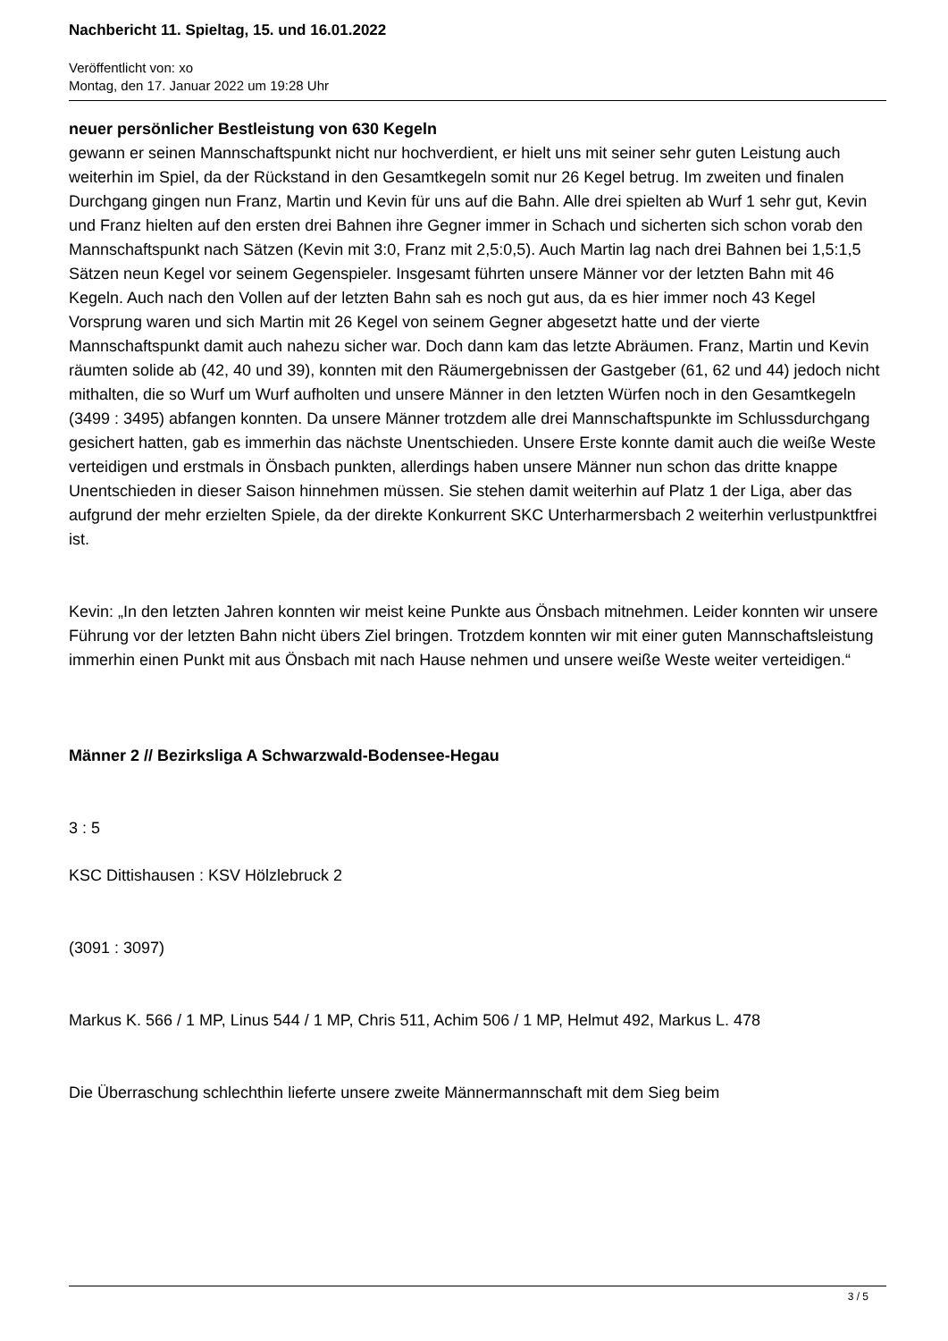Nachbericht 11. Spieltag, 15. und 16.01.2022
Veröffentlicht von: xo
Montag, den 17. Januar 2022 um 19:28 Uhr
neuer persönlicher Bestleistung von 630 Kegeln
gewann er seinen Mannschaftspunkt nicht nur hochverdient, er hielt uns mit seiner sehr guten Leistung auch weiterhin im Spiel, da der Rückstand in den Gesamtkegeln somit nur 26 Kegel betrug. Im zweiten und finalen Durchgang gingen nun Franz, Martin und Kevin für uns auf die Bahn. Alle drei spielten ab Wurf 1 sehr gut, Kevin und Franz hielten auf den ersten drei Bahnen ihre Gegner immer in Schach und sicherten sich schon vorab den Mannschaftspunkt nach Sätzen (Kevin mit 3:0, Franz mit 2,5:0,5). Auch Martin lag nach drei Bahnen bei 1,5:1,5 Sätzen neun Kegel vor seinem Gegenspieler. Insgesamt führten unsere Männer vor der letzten Bahn mit 46 Kegeln. Auch nach den Vollen auf der letzten Bahn sah es noch gut aus, da es hier immer noch 43 Kegel Vorsprung waren und sich Martin mit 26 Kegel von seinem Gegner abgesetzt hatte und der vierte Mannschaftspunkt damit auch nahezu sicher war. Doch dann kam das letzte Abräumen. Franz, Martin und Kevin räumten solide ab (42, 40 und 39), konnten mit den Räumergebnissen der Gastgeber (61, 62 und 44) jedoch nicht mithalten, die so Wurf um Wurf aufholten und unsere Männer in den letzten Würfen noch in den Gesamtkegeln (3499 : 3495) abfangen konnten. Da unsere Männer trotzdem alle drei Mannschaftspunkte im Schlussdurchgang gesichert hatten, gab es immerhin das nächste Unentschieden. Unsere Erste konnte damit auch die weiße Weste verteidigen und erstmals in Önsbach punkten, allerdings haben unsere Männer nun schon das dritte knappe Unentschieden in dieser Saison hinnehmen müssen. Sie stehen damit weiterhin auf Platz 1 der Liga, aber das aufgrund der mehr erzielten Spiele, da der direkte Konkurrent SKC Unterharmersbach 2 weiterhin verlustpunktfrei ist.
Kevin: „In den letzten Jahren konnten wir meist keine Punkte aus Önsbach mitnehmen. Leider konnten wir unsere Führung vor der letzten Bahn nicht übers Ziel bringen. Trotzdem konnten wir mit einer guten Mannschaftsleistung immerhin einen Punkt mit aus Önsbach mit nach Hause nehmen und unsere weiße Weste weiter verteidigen.“
Männer 2 // Bezirksliga A Schwarzwald-Bodensee-Hegau
3 : 5
KSC Dittishausen : KSV Hölzlebruck 2
(3091 : 3097)
Markus K. 566 / 1 MP, Linus 544 / 1 MP, Chris 511, Achim 506 / 1 MP, Helmut 492, Markus L. 478
Die Überraschung schlechthin lieferte unsere zweite Männermannschaft mit dem Sieg beim
3 / 5